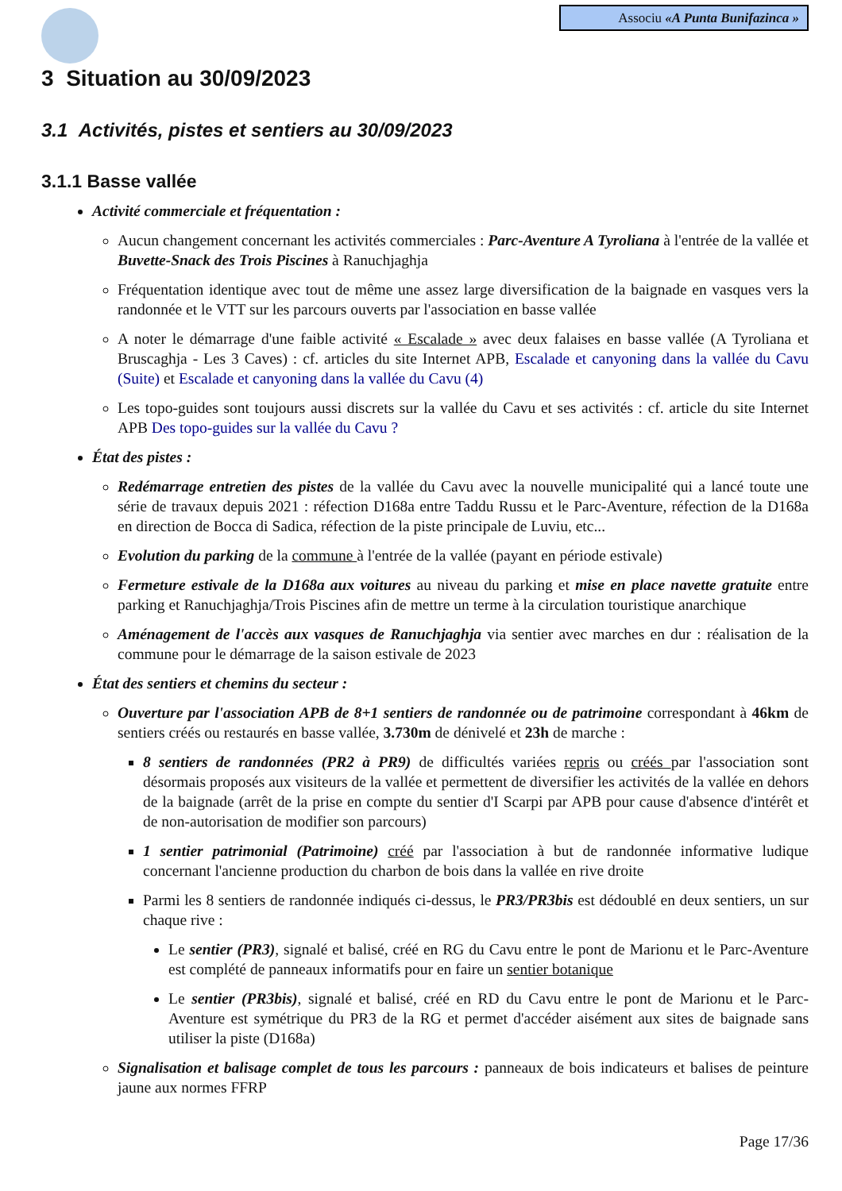Associu «A Punta Bunifazinca »
3 Situation au 30/09/2023
3.1 Activités, pistes et sentiers au 30/09/2023
3.1.1 Basse vallée
Activité commerciale et fréquentation :
Aucun changement concernant les activités commerciales : Parc-Aventure A Tyroliana à l'entrée de la vallée et Buvette-Snack des Trois Piscines à Ranuchjaghja
Fréquentation identique avec tout de même une assez large diversification de la baignade en vasques vers la randonnée et le VTT sur les parcours ouverts par l'association en basse vallée
A noter le démarrage d'une faible activité « Escalade » avec deux falaises en basse vallée (A Tyroliana et Bruscaghja - Les 3 Caves) : cf. articles du site Internet APB, Escalade et canyoning dans la vallée du Cavu (Suite) et Escalade et canyoning dans la vallée du Cavu (4)
Les topo-guides sont toujours aussi discrets sur la vallée du Cavu et ses activités : cf. article du site Internet APB Des topo-guides sur la vallée du Cavu ?
État des pistes :
Redémarrage entretien des pistes de la vallée du Cavu avec la nouvelle municipalité qui a lancé toute une série de travaux depuis 2021 : réfection D168a entre Taddu Russu et le Parc-Aventure, réfection de la D168a en direction de Bocca di Sadica, réfection de la piste principale de Luviu, etc...
Evolution du parking de la commune à l'entrée de la vallée (payant en période estivale)
Fermeture estivale de la D168a aux voitures au niveau du parking et mise en place navette gratuite entre parking et Ranuchjaghja/Trois Piscines afin de mettre un terme à la circulation touristique anarchique
Aménagement de l'accès aux vasques de Ranuchjaghja via sentier avec marches en dur : réalisation de la commune pour le démarrage de la saison estivale de 2023
État des sentiers et chemins du secteur :
Ouverture par l'association APB de 8+1 sentiers de randonnée ou de patrimoine correspondant à 46km de sentiers créés ou restaurés en basse vallée, 3.730m de dénivelé et 23h de marche :
8 sentiers de randonnées (PR2 à PR9) de difficultés variées repris ou créés par l'association sont désormais proposés aux visiteurs de la vallée et permettent de diversifier les activités de la vallée en dehors de la baignade (arrêt de la prise en compte du sentier d'I Scarpi par APB pour cause d'absence d'intérêt et de non-autorisation de modifier son parcours)
1 sentier patrimonial (Patrimoine) créé par l'association à but de randonnée informative ludique concernant l'ancienne production du charbon de bois dans la vallée en rive droite
Parmi les 8 sentiers de randonnée indiqués ci-dessus, le PR3/PR3bis est dédoublé en deux sentiers, un sur chaque rive :
Le sentier (PR3), signalé et balisé, créé en RG du Cavu entre le pont de Marionu et le Parc-Aventure est complété de panneaux informatifs pour en faire un sentier botanique
Le sentier (PR3bis), signalé et balisé, créé en RD du Cavu entre le pont de Marionu et le Parc-Aventure est symétrique du PR3 de la RG et permet d'accéder aisément aux sites de baignade sans utiliser la piste (D168a)
Signalisation et balisage complet de tous les parcours : panneaux de bois indicateurs et balises de peinture jaune aux normes FFRP
Page 17/36